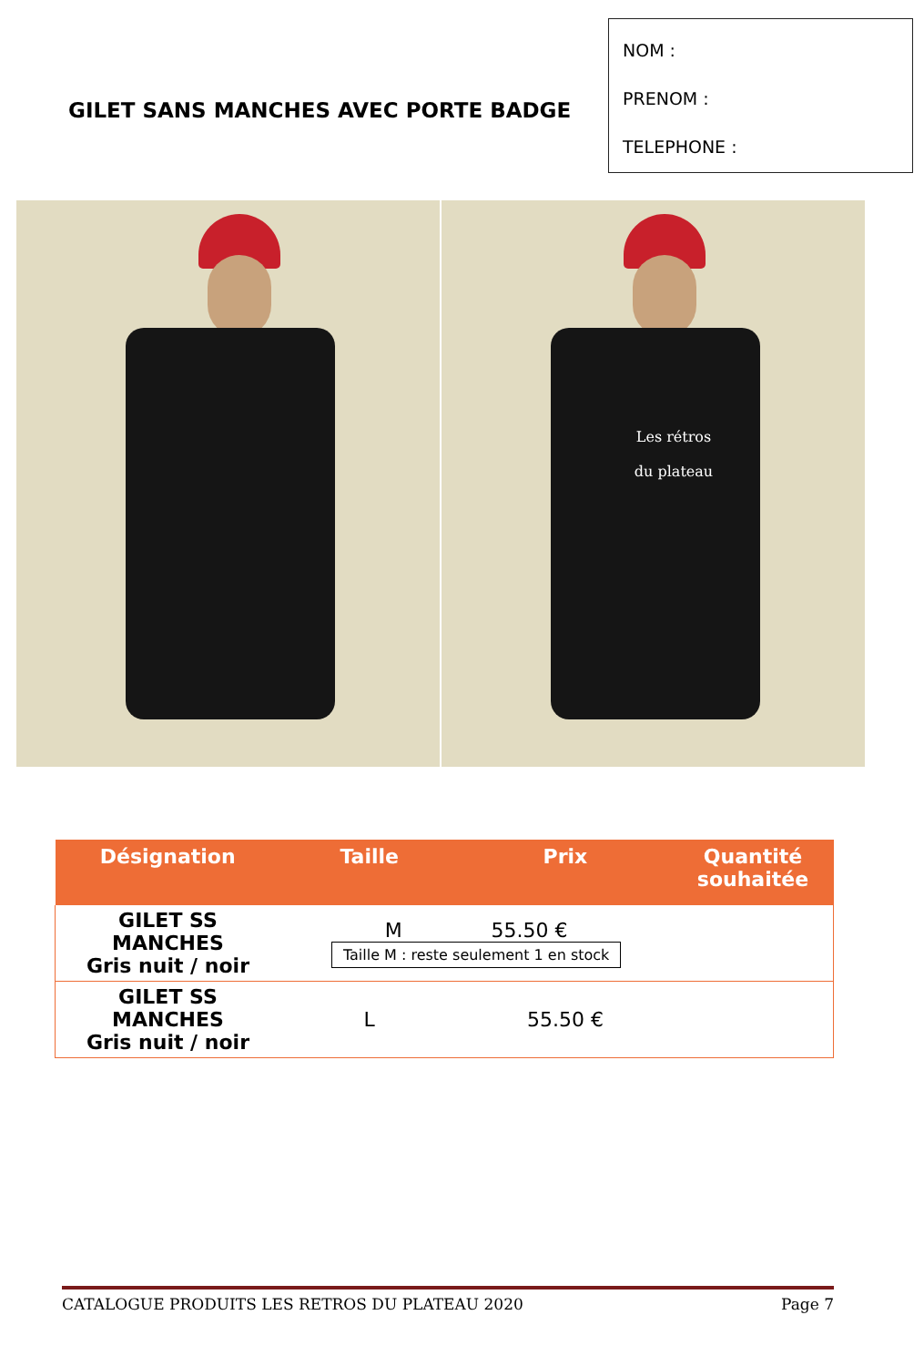GILET SANS MANCHES AVEC PORTE BADGE
NOM :
PRENOM :
TELEPHONE :
Les rétros
du plateau
| Désignation | Taille | Prix | Quantité souhaitée |
| --- | --- | --- | --- |
| GILET SS MANCHES Gris nuit / noir | M 55.50 € Taille M : reste seulement 1 en stock | | |
| GILET SS MANCHES Gris nuit / noir | L | 55.50 € | |
CATALOGUE PRODUITS LES RETROS DU PLATEAU 2020 Page 7